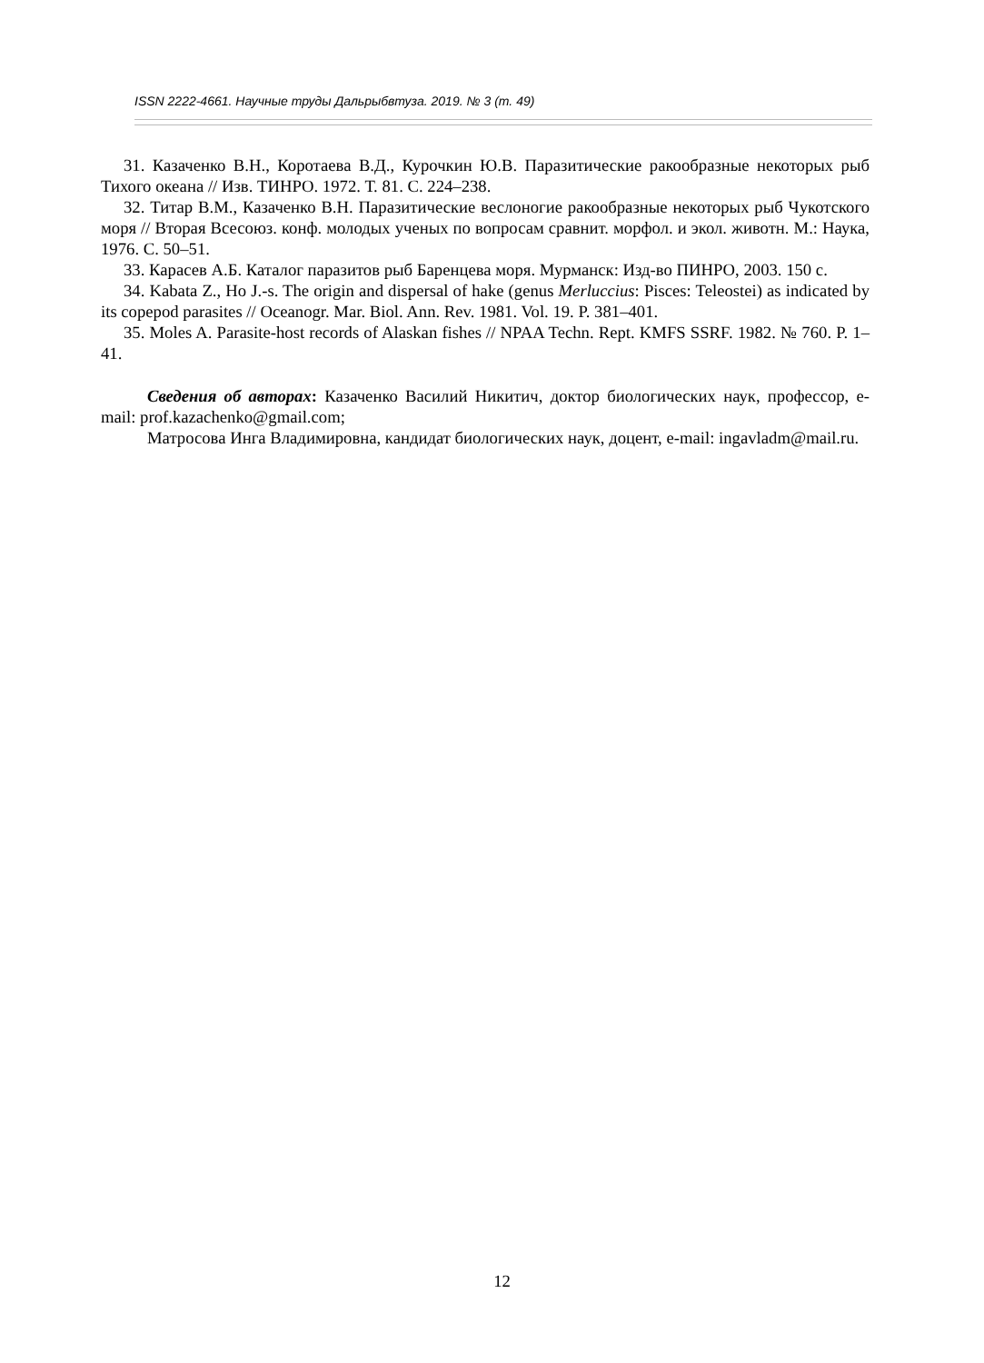ISSN 2222-4661. Научные труды Дальрыбвтуза. 2019. № 3 (т. 49)
31. Казаченко В.Н., Коротаева В.Д., Курочкин Ю.В. Паразитические ракообразные некоторых рыб Тихого океана // Изв. ТИНРО. 1972. Т. 81. С. 224–238.
32. Титар В.М., Казаченко В.Н. Паразитические веслоногие ракообразные некоторых рыб Чукотского моря // Вторая Всесоюз. конф. молодых ученых по вопросам сравнит. морфол. и экол. животн. М.: Наука, 1976. С. 50–51.
33. Карасев А.Б. Каталог паразитов рыб Баренцева моря. Мурманск: Изд-во ПИНРО, 2003. 150 с.
34. Kabata Z., Ho J.-s. The origin and dispersal of hake (genus Merluccius: Pisces: Teleostei) as indicated by its copepod parasites // Oceanogr. Mar. Biol. Ann. Rev. 1981. Vol. 19. P. 381–401.
35. Moles A. Parasite-host records of Alaskan fishes // NPAA Techn. Rept. KMFS SSRF. 1982. № 760. P. 1–41.
Сведения об авторах: Казаченко Василий Никитич, доктор биологических наук, профессор, e-mail: prof.kazachenko@gmail.com;
Матросова Инга Владимировна, кандидат биологических наук, доцент, e-mail: ingavladm@mail.ru.
12